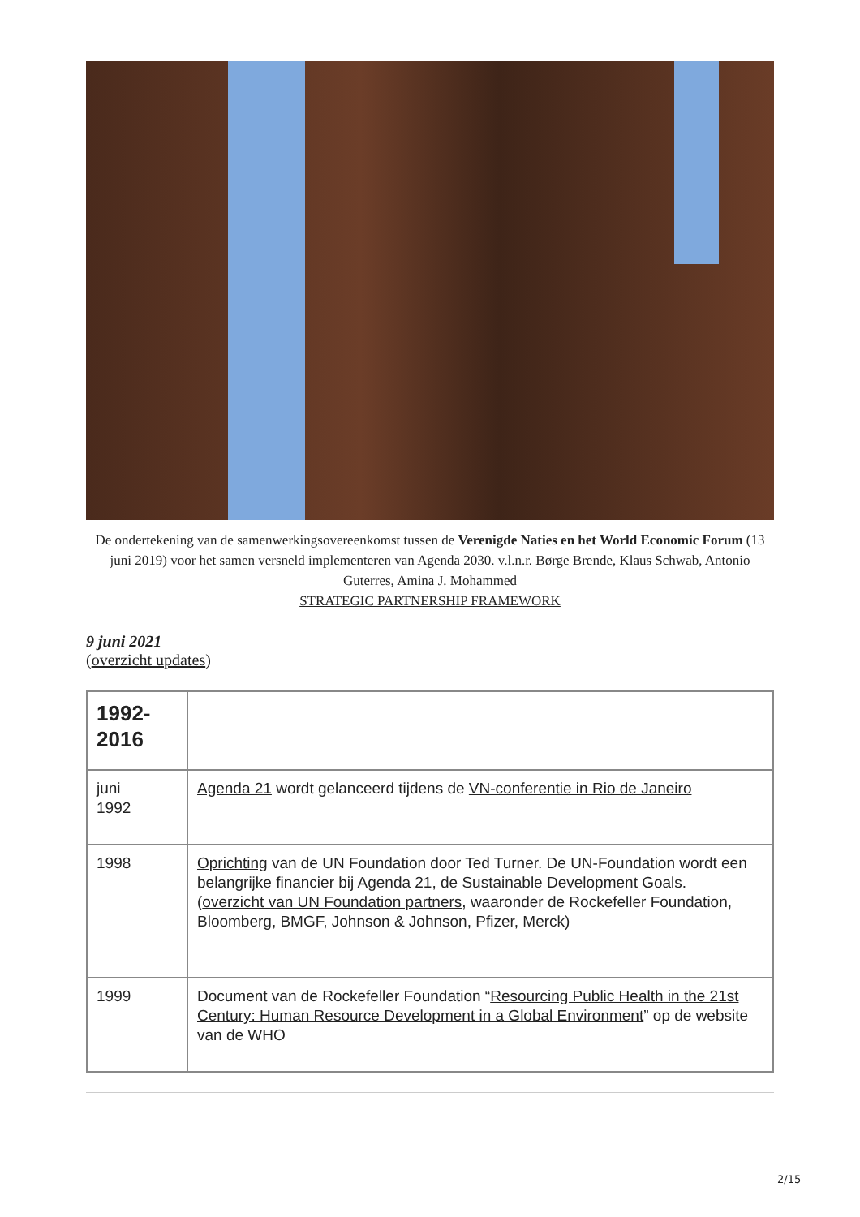De ondertekening van de samenwerkingsovereenkomst tussen de Verenigde Naties en het World Economic Forum (13 juni 2019) voor het samen versneld implementeren van Agenda 2030. v.l.n.r. Børge Brende, Klaus Schwab, Antonio Guterres, Amina J. Mohammed
STRATEGIC PARTNERSHIP FRAMEWORK
9 juni 2021
(overzicht updates)
| 1992- 2016 | |
| juni 1992 | Agenda 21 wordt gelanceerd tijdens de VN-conferentie in Rio de Janeiro |
| 1998 | Oprichting van de UN Foundation door Ted Turner. De UN-Foundation wordt een belangrijke financier bij Agenda 21, de Sustainable Development Goals. ( overzicht van UN Foundation partners , waaronder de Rockefeller Foundation, Bloomberg, BMGF, Johnson & Johnson, Pfizer, Merck) |
| 1999 | Document van de Rockefeller Foundation “ Resourcing Public Health in the 21st Century: Human Resource Development in a Global Environment ” op de website van de WHO |
2/15